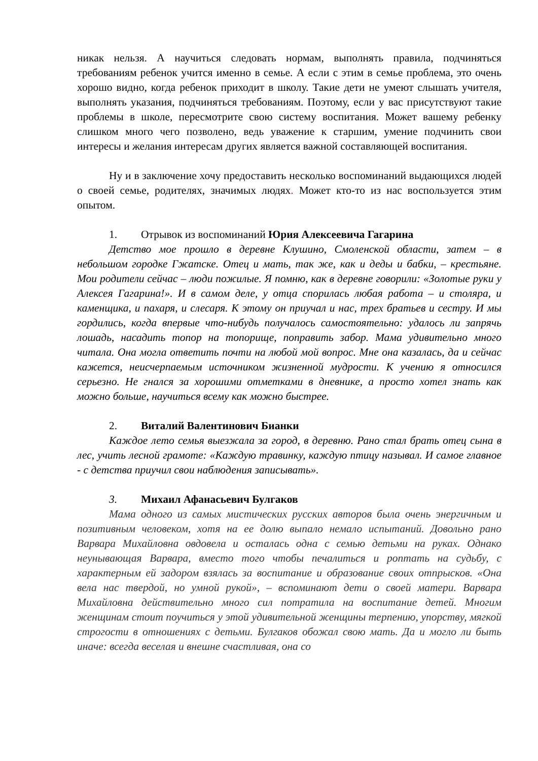никак нельзя. А научиться следовать нормам, выполнять правила, подчиняться требованиям ребенок учится именно в семье. А если с этим в семье проблема, это очень хорошо видно, когда ребенок приходит в школу. Такие дети не умеют слышать учителя, выполнять указания, подчиняться требованиям. Поэтому, если у вас присутствуют такие проблемы в школе, пересмотрите свою систему воспитания. Может вашему ребенку слишком много чего позволено, ведь уважение к старшим, умение подчинить свои интересы и желания интересам других является важной составляющей воспитания.
Ну и в заключение хочу предоставить несколько воспоминаний выдающихся людей о своей семье, родителях, значимых людях. Может кто-то из нас воспользуется этим опытом.
1. Отрывок из воспоминаний Юрия Алексеевича Гагарина
Детство мое прошло в деревне Клушино, Смоленской области, затем – в небольшом городке Гжатске. Отец и мать, так же, как и деды и бабки, – крестьяне. Мои родители сейчас – люди пожилые. Я помню, как в деревне говорили: «Золотые руки у Алексея Гагарина!». И в самом деле, у отца спорилась любая работа – и столяра, и каменщика, и пахаря, и слесаря. К этому он приучал и нас, трех братьев и сестру. И мы гордились, когда впервые что-нибудь получалось самостоятельно: удалось ли запрячь лошадь, насадить топор на топорище, поправить забор. Мама удивительно много читала. Она могла ответить почти на любой мой вопрос. Мне она казалась, да и сейчас кажется, неисчерпаемым источником жизненной мудрости. К учению я относился серьезно. Не гнался за хорошими отметками в дневнике, а просто хотел знать как можно больше, научиться всему как можно быстрее.
2. Виталий Валентинович Бианки
Каждое лето семья выезжала за город, в деревню. Рано стал брать отец сына в лес, учить лесной грамоте: «Каждую травинку, каждую птицу называл. И самое главное - с детства приучил свои наблюдения записывать».
3. Михаил Афанасьевич Булгаков
Мама одного из самых мистических русских авторов была очень энергичным и позитивным человеком, хотя на ее долю выпало немало испытаний. Довольно рано Варвара Михайловна овдовела и осталась одна с семью детьми на руках. Однако неунывающая Варвара, вместо того чтобы печалиться и роптать на судьбу, с характерным ей задором взялась за воспитание и образование своих отпрысков. «Она вела нас твердой, но умной рукой», – вспоминают дети о своей матери. Варвара Михайловна действительно много сил потратила на воспитание детей. Многим женщинам стоит поучиться у этой удивительной женщины терпению, упорству, мягкой строгости в отношениях с детьми. Булгаков обожал свою мать. Да и могло ли быть иначе: всегда веселая и внешне счастливая, она со